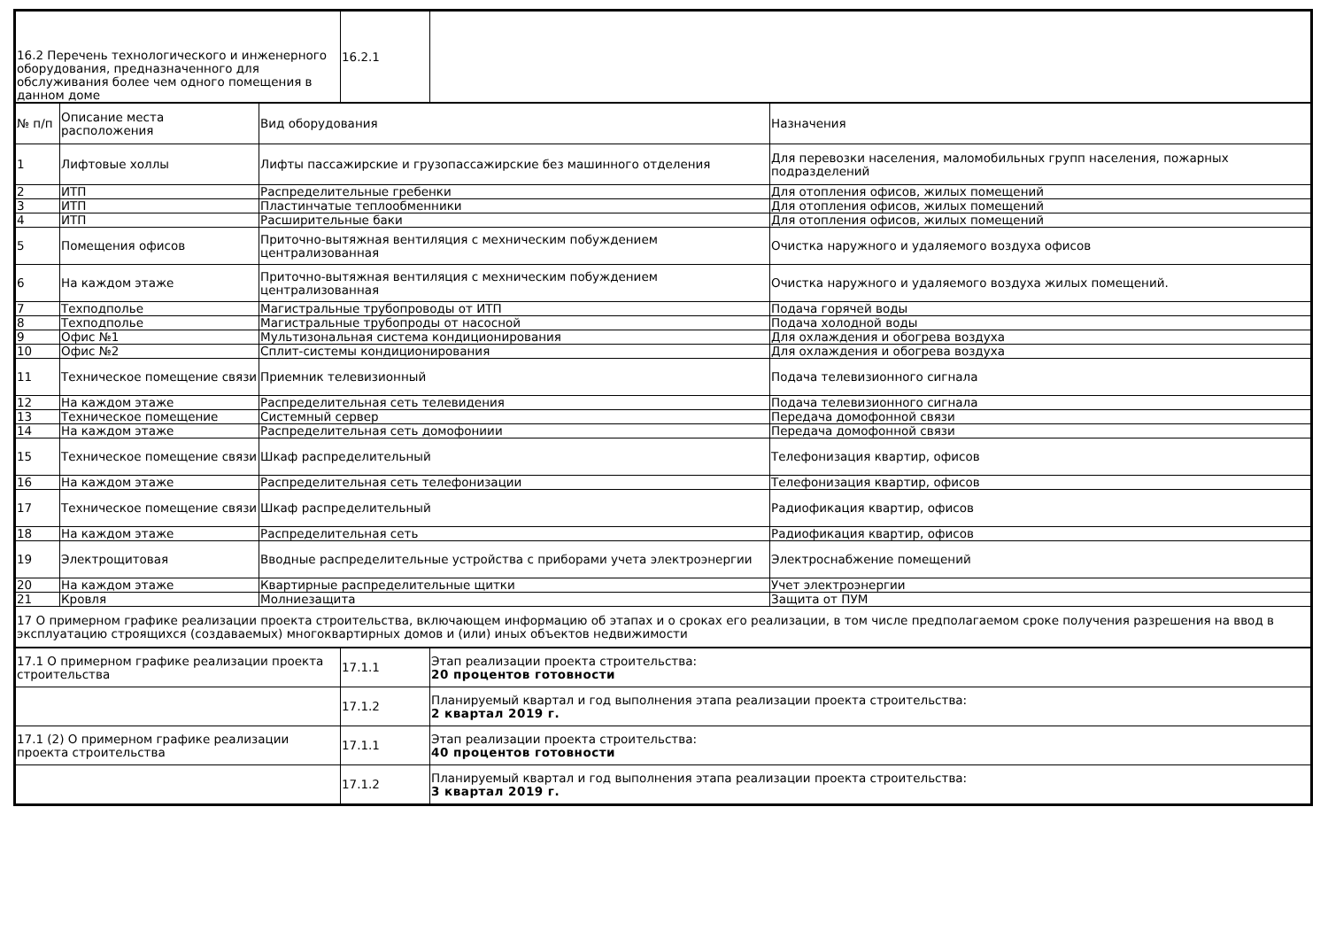| 16.2 Перечень технологического и инженерного оборудования, предназначенного для обслуживания более чем одного помещения в данном доме | 16.2.1 | |
| № п/п | Описание места расположения | Вид оборудования | Назначения |
| 1 | Лифтовые холлы | Лифты пассажирские и грузопассажирские без машинного отделения | Для перевозки населения, маломобильных групп населения, пожарных подразделений |
| 2 | ИТП | Распределительные гребенки | Для отопления офисов, жилых помещений |
| 3 | ИТП | Пластинчатые теплообменники | Для отопления офисов, жилых помещений |
| 4 | ИТП | Расширительные баки | Для отопления офисов, жилых помещений |
| 5 | Помещения офисов | Приточно-вытяжная вентиляция с мехническим побуждением централизованная | Очистка наружного и удаляемого воздуха офисов |
| 6 | На каждом этаже | Приточно-вытяжная вентиляция с мехническим побуждением централизованная | Очистка наружного и удаляемого воздуха жилых помещений. |
| 7 | Техподполье | Магистральные трубопроводы от ИТП | Подача горячей воды |
| 8 | Техподполье | Магистральные трубопроды от насосной | Подача холодной воды |
| 9 | Офис №1 | Мультизональная система кондиционирования | Для охлаждения и обогрева воздуха |
| 10 | Офис №2 | Сплит-системы кондиционирования | Для охлаждения и обогрева воздуха |
| 11 | Техническое помещение связи | Приемник телевизионный | Подача телевизионного сигнала |
| 12 | На каждом этаже | Распределительная сеть телевидения | Подача телевизионного сигнала |
| 13 | Техническое помещение | Системный сервер | Передача домофонной связи |
| 14 | На каждом этаже | Распределительная сеть домофониии | Передача домофонной связи |
| 15 | Техническое помещение связи | Шкаф распределительный | Телефонизация квартир, офисов |
| 16 | На каждом этаже | Распределительная сеть телефонизации | Телефонизация квартир, офисов |
| 17 | Техническое помещение связи | Шкаф распределительный | Радиофикация квартир, офисов |
| 18 | На каждом этаже | Распределительная сеть | Радиофикация квартир, офисов |
| 19 | Электрощитовая | Вводные распределительные устройства с приборами учета электроэнергии | Электроснабжение помещений |
| 20 | На каждом этаже | Квартирные распределительные щитки | Учет электроэнергии |
| 21 | Кровля | Молниезащита | Защита от ПУМ |
| 17 О примерном графике реализации проекта строительства, включающем информацию об этапах и о сроках его реализации, в том числе предполагаемом сроке получения разрешения на ввод в эксплуатацию строящихся (создаваемых) многоквартирных домов и (или) иных объектов недвижимости | | | |
| 17.1 О примерном графике реализации проекта строительства | 17.1.1 | Этап реализации проекта строительства: 20 процентов готовности |
| | 17.1.2 | Планируемый квартал и год выполнения этапа реализации проекта строительства: 2 квартал 2019 г. |
| 17.1 (2) О примерном графике реализации проекта строительства | 17.1.1 | Этап реализации проекта строительства: 40 процентов готовности |
| | 17.1.2 | Планируемый квартал и год выполнения этапа реализации проекта строительства: 3 квартал 2019 г. |